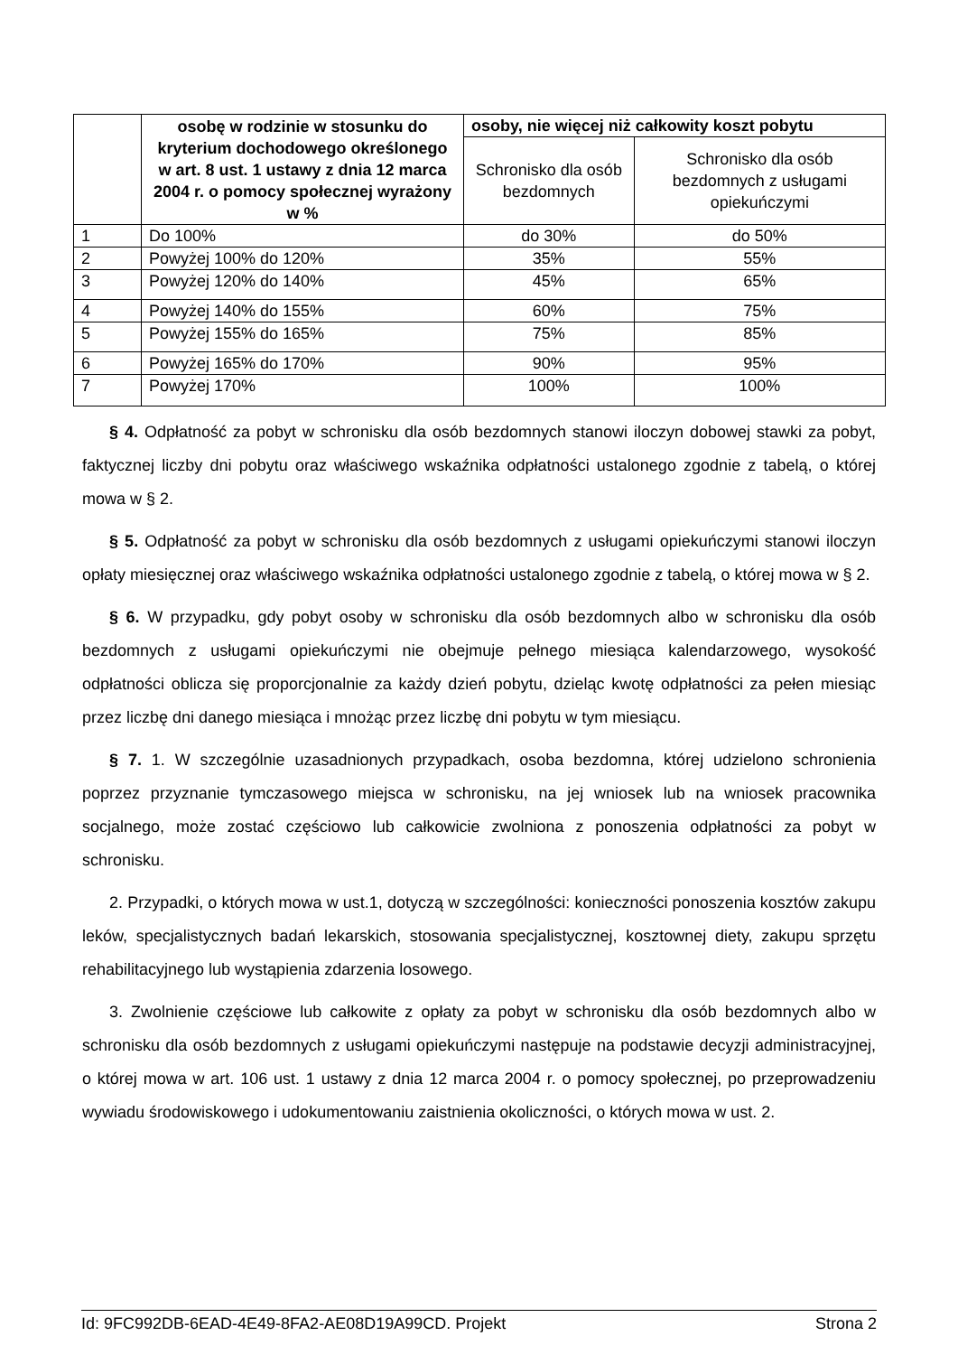| | osobę w rodzinie w stosunku do kryterium dochodowego określonego w art. 8 ust. 1 ustawy z dnia 12 marca 2004 r. o pomocy społecznej wyrażony w % | osoby, nie więcej niż całkowity koszt pobytu | |
| --- | --- | --- | --- |
| | | Schronisko dla osób bezdomnych | Schronisko dla osób bezdomnych z usługami opiekuńczymi |
| 1 | Do 100% | do 30% | do 50% |
| 2 | Powyżej 100% do 120% | 35% | 55% |
| 3 | Powyżej 120% do 140% | 45% | 65% |
| 4 | Powyżej 140% do 155% | 60% | 75% |
| 5 | Powyżej 155% do 165% | 75% | 85% |
| 6 | Powyżej 165% do 170% | 90% | 95% |
| 7 | Powyżej 170% | 100% | 100% |
§ 4. Odpłatność za pobyt w schronisku dla osób bezdomnych stanowi iloczyn dobowej stawki za pobyt, faktycznej liczby dni pobytu oraz właściwego wskaźnika odpłatności ustalonego zgodnie z tabelą, o której mowa w § 2.
§ 5. Odpłatność za pobyt w schronisku dla osób bezdomnych z usługami opiekuńczymi stanowi iloczyn opłaty miesięcznej oraz właściwego wskaźnika odpłatności ustalonego zgodnie z tabelą, o której mowa w § 2.
§ 6. W przypadku, gdy pobyt osoby w schronisku dla osób bezdomnych albo w schronisku dla osób bezdomnych z usługami opiekuńczymi nie obejmuje pełnego miesiąca kalendarzowego, wysokość odpłatności oblicza się proporcjonalnie za każdy dzień pobytu, dzieląc kwotę odpłatności za pełen miesiąc przez liczbę dni danego miesiąca i mnożąc przez liczbę dni pobytu w tym miesiącu.
§ 7. 1. W szczególnie uzasadnionych przypadkach, osoba bezdomna, której udzielono schronienia poprzez przyznanie tymczasowego miejsca w schronisku, na jej wniosek lub na wniosek pracownika socjalnego, może zostać częściowo lub całkowicie zwolniona z ponoszenia odpłatności za pobyt w schronisku.
2. Przypadki, o których mowa w ust.1, dotyczą w szczególności: konieczności ponoszenia kosztów zakupu leków, specjalistycznych badań lekarskich, stosowania specjalistycznej, kosztownej diety, zakupu sprzętu rehabilitacyjnego lub wystąpienia zdarzenia losowego.
3. Zwolnienie częściowe lub całkowite z opłaty za pobyt w schronisku dla osób bezdomnych albo w schronisku dla osób bezdomnych z usługami opiekuńczymi następuje na podstawie decyzji administracyjnej, o której mowa w art. 106 ust. 1 ustawy z dnia 12 marca 2004 r. o pomocy społecznej, po przeprowadzeniu wywiadu środowiskowego i udokumentowaniu zaistnienia okoliczności, o których mowa w ust. 2.
Id: 9FC992DB-6EAD-4E49-8FA2-AE08D19A99CD. Projekt Strona 2